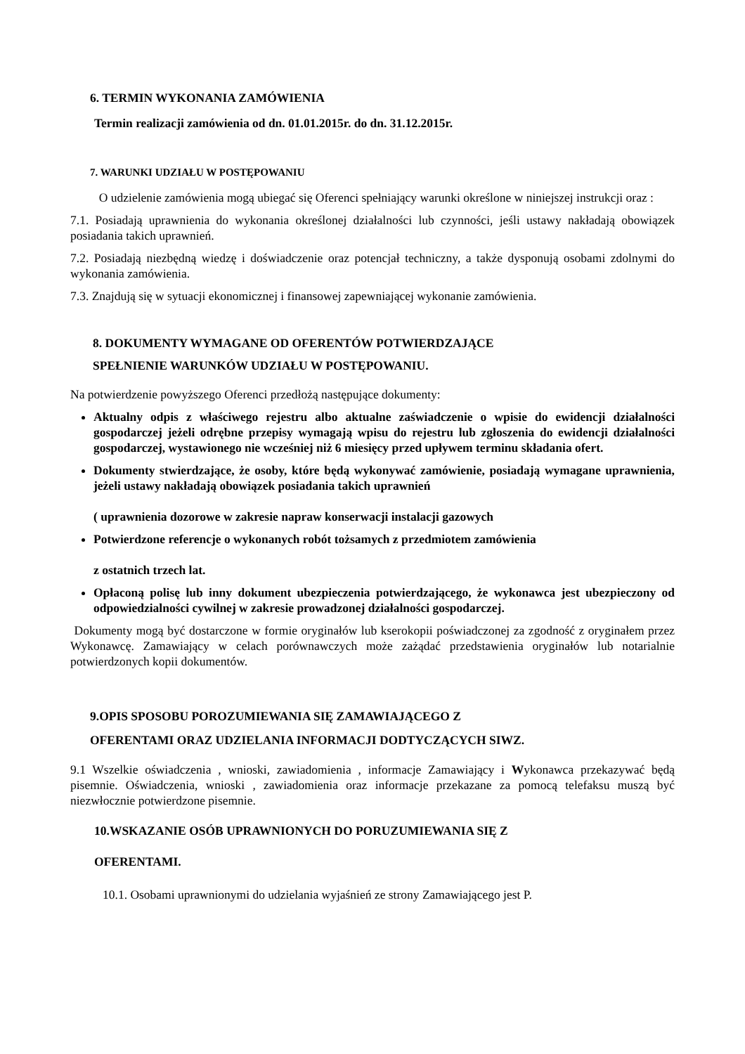6. TERMIN WYKONANIA ZAMÓWIENIA
Termin realizacji zamówienia od dn. 01.01.2015r. do dn. 31.12.2015r.
7. WARUNKI UDZIAŁU W POSTĘPOWANIU
O udzielenie zamówienia mogą ubiegać się Oferenci spełniający warunki określone w niniejszej instrukcji oraz :
7.1. Posiadają uprawnienia do wykonania określonej działalności lub czynności, jeśli ustawy nakładają obowiązek posiadania takich uprawnień.
7.2. Posiadają niezbędną wiedzę i doświadczenie oraz potencjał techniczny, a także dysponują osobami zdolnymi do wykonania zamówienia.
7.3. Znajdują się w sytuacji ekonomicznej i finansowej zapewniającej wykonanie zamówienia.
8. DOKUMENTY WYMAGANE OD OFERENTÓW POTWIERDZAJĄCE
SPEŁNIENIE WARUNKÓW UDZIAŁU W POSTĘPOWANIU.
Na potwierdzenie powyższego Oferenci przedłożą następujące dokumenty:
Aktualny odpis z właściwego rejestru albo aktualne zaświadczenie o wpisie do ewidencji działalności gospodarczej jeżeli odrębne przepisy wymagają wpisu do rejestru lub zgłoszenia do ewidencji działalności gospodarczej, wystawionego nie wcześniej niż 6 miesięcy przed upływem terminu składania ofert.
Dokumenty stwierdzające, że osoby, które będą wykonywać zamówienie, posiadają wymagane uprawnienia, jeżeli ustawy nakładają obowiązek posiadania takich uprawnień
( uprawnienia dozorowe w zakresie napraw konserwacji instalacji gazowych
Potwierdzone referencje o wykonanych robót tożsamych z przedmiotem zamówienia
z ostatnich trzech lat.
Opłaconą polisę lub inny dokument ubezpieczenia potwierdzającego, że wykonawca jest ubezpieczony od odpowiedzialności cywilnej w zakresie prowadzonej działalności gospodarczej.
Dokumenty mogą być dostarczone w formie oryginałów lub kserokopii poświadczonej za zgodność z oryginałem przez Wykonawcę. Zamawiający w celach porównawczych może zażądać przedstawienia oryginałów lub notarialnie potwierdzonych kopii dokumentów.
9.OPIS SPOSOBU POROZUMIEWANIA SIĘ ZAMAWIAJĄCEGO Z
OFERENTAMI ORAZ UDZIELANIA INFORMACJI DODTYCZĄCYCH SIWZ.
9.1 Wszelkie oświadczenia , wnioski, zawiadomienia , informacje Zamawiający i Wykonawca przekazywać będą pisemnie. Oświadczenia, wnioski , zawiadomienia oraz informacje przekazane za pomocą telefaksu muszą być niezwłocznie potwierdzone pisemnie.
10.WSKAZANIE OSÓB UPRAWNIONYCH DO PORUZUMIEWANIA SIĘ Z
OFERENTAMI.
10.1. Osobami uprawnionymi do udzielania wyjaśnień ze strony Zamawiającego jest P.